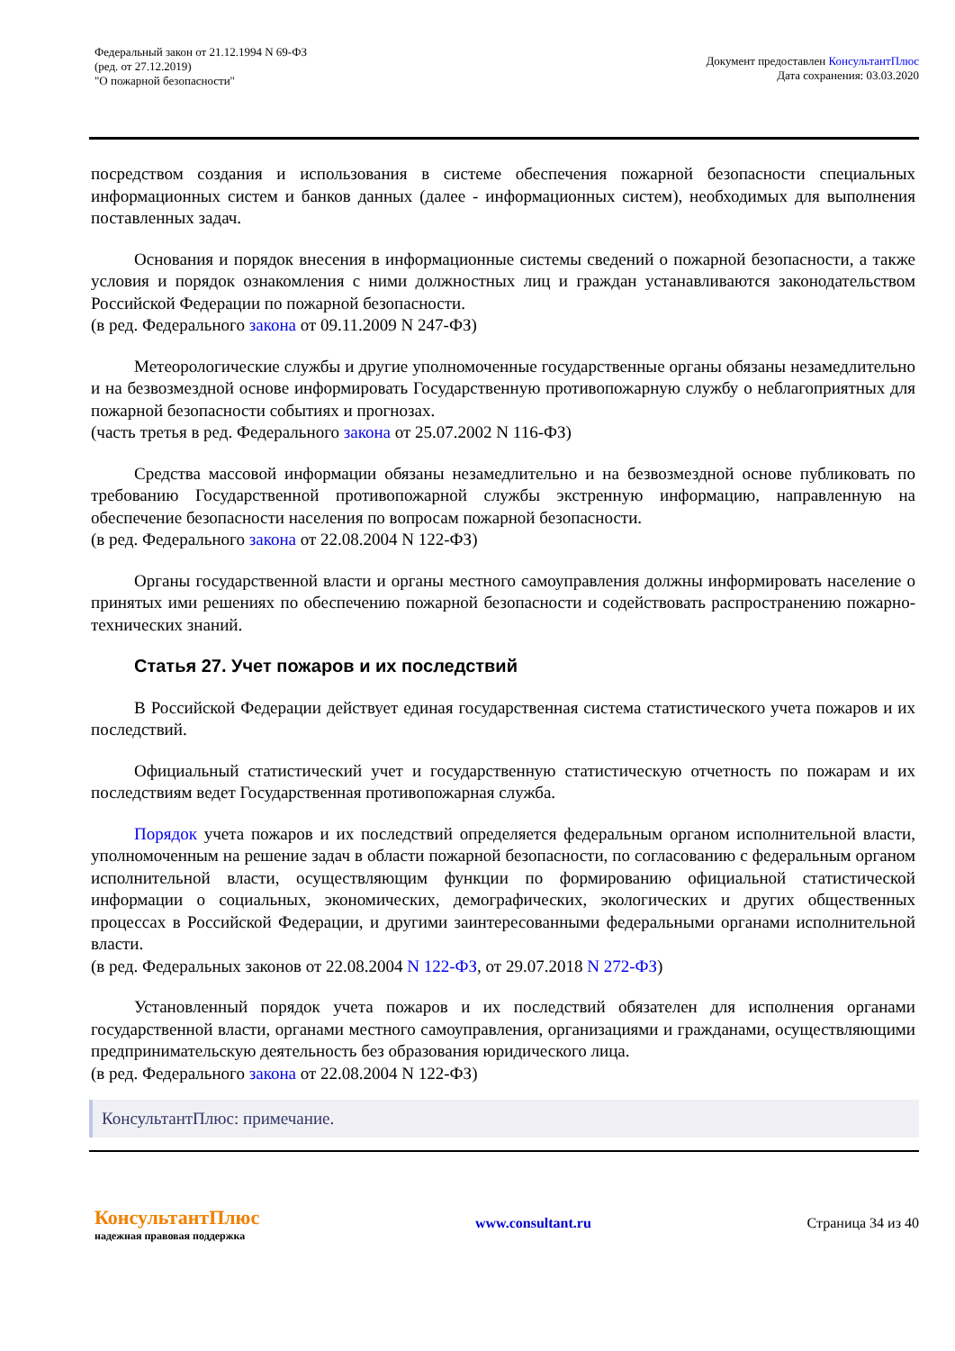Федеральный закон от 21.12.1994 N 69-ФЗ
(ред. от 27.12.2019)
"О пожарной безопасности"
Документ предоставлен КонсультантПлюс
Дата сохранения: 03.03.2020
посредством создания и использования в системе обеспечения пожарной безопасности специальных информационных систем и банков данных (далее - информационных систем), необходимых для выполнения поставленных задач.
Основания и порядок внесения в информационные системы сведений о пожарной безопасности, а также условия и порядок ознакомления с ними должностных лиц и граждан устанавливаются законодательством Российской Федерации по пожарной безопасности.
(в ред. Федерального закона от 09.11.2009 N 247-ФЗ)
Метеорологические службы и другие уполномоченные государственные органы обязаны незамедлительно и на безвозмездной основе информировать Государственную противопожарную службу о неблагоприятных для пожарной безопасности событиях и прогнозах.
(часть третья в ред. Федерального закона от 25.07.2002 N 116-ФЗ)
Средства массовой информации обязаны незамедлительно и на безвозмездной основе публиковать по требованию Государственной противопожарной службы экстренную информацию, направленную на обеспечение безопасности населения по вопросам пожарной безопасности.
(в ред. Федерального закона от 22.08.2004 N 122-ФЗ)
Органы государственной власти и органы местного самоуправления должны информировать население о принятых ими решениях по обеспечению пожарной безопасности и содействовать распространению пожарно-технических знаний.
Статья 27. Учет пожаров и их последствий
В Российской Федерации действует единая государственная система статистического учета пожаров и их последствий.
Официальный статистический учет и государственную статистическую отчетность по пожарам и их последствиям ведет Государственная противопожарная служба.
Порядок учета пожаров и их последствий определяется федеральным органом исполнительной власти, уполномоченным на решение задач в области пожарной безопасности, по согласованию с федеральным органом исполнительной власти, осуществляющим функции по формированию официальной статистической информации о социальных, экономических, демографических, экологических и других общественных процессах в Российской Федерации, и другими заинтересованными федеральными органами исполнительной власти.
(в ред. Федеральных законов от 22.08.2004 N 122-ФЗ, от 29.07.2018 N 272-ФЗ)
Установленный порядок учета пожаров и их последствий обязателен для исполнения органами государственной власти, органами местного самоуправления, организациями и гражданами, осуществляющими предпринимательскую деятельность без образования юридического лица.
(в ред. Федерального закона от 22.08.2004 N 122-ФЗ)
КонсультантПлюс: примечание.
КонсультантПлюс
надежная правовая поддержка
www.consultant.ru Страница 34 из 40